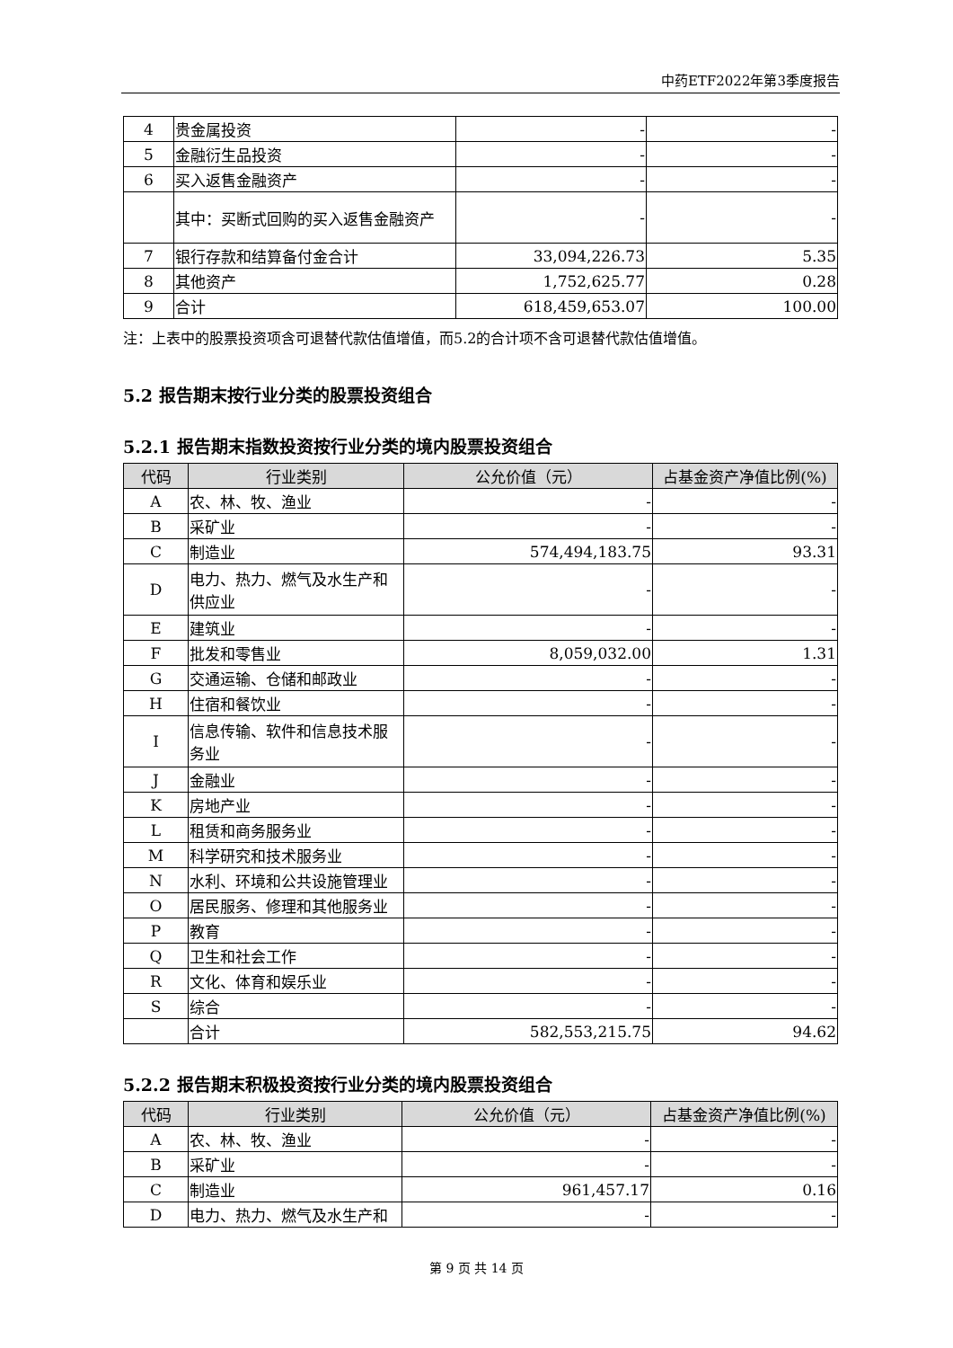中药ETF2022年第3季度报告
| 4 | 贵金属投资 | - | - |
| 5 | 金融衍生品投资 | - | - |
| 6 | 买入返售金融资产 | - | - |
| | 其中：买断式回购的买入返售金融资产 | - | - |
| 7 | 银行存款和结算备付金合计 | 33,094,226.73 | 5.35 |
| 8 | 其他资产 | 1,752,625.77 | 0.28 |
| 9 | 合计 | 618,459,653.07 | 100.00 |
注：上表中的股票投资项含可退替代款估值增值，而5.2的合计项不含可退替代款估值增值。
5.2 报告期末按行业分类的股票投资组合
5.2.1 报告期末指数投资按行业分类的境内股票投资组合
| 代码 | 行业类别 | 公允价值（元） | 占基金资产净值比例(%) |
| --- | --- | --- | --- |
| A | 农、林、牧、渔业 | - | - |
| B | 采矿业 | - | - |
| C | 制造业 | 574,494,183.75 | 93.31 |
| D | 电力、热力、燃气及水生产和供应业 | - | - |
| E | 建筑业 | - | - |
| F | 批发和零售业 | 8,059,032.00 | 1.31 |
| G | 交通运输、仓储和邮政业 | - | - |
| H | 住宿和餐饮业 | - | - |
| I | 信息传输、软件和信息技术服务业 | - | - |
| J | 金融业 | - | - |
| K | 房地产业 | - | - |
| L | 租赁和商务服务业 | - | - |
| M | 科学研究和技术服务业 | - | - |
| N | 水利、环境和公共设施管理业 | - | - |
| O | 居民服务、修理和其他服务业 | - | - |
| P | 教育 | - | - |
| Q | 卫生和社会工作 | - | - |
| R | 文化、体育和娱乐业 | - | - |
| S | 综合 | - | - |
| | 合计 | 582,553,215.75 | 94.62 |
5.2.2 报告期末积极投资按行业分类的境内股票投资组合
| 代码 | 行业类别 | 公允价值（元） | 占基金资产净值比例(%) |
| --- | --- | --- | --- |
| A | 农、林、牧、渔业 | - | - |
| B | 采矿业 | - | - |
| C | 制造业 | 961,457.17 | 0.16 |
| D | 电力、热力、燃气及水生产和 | - | - |
第 9 页 共 14 页